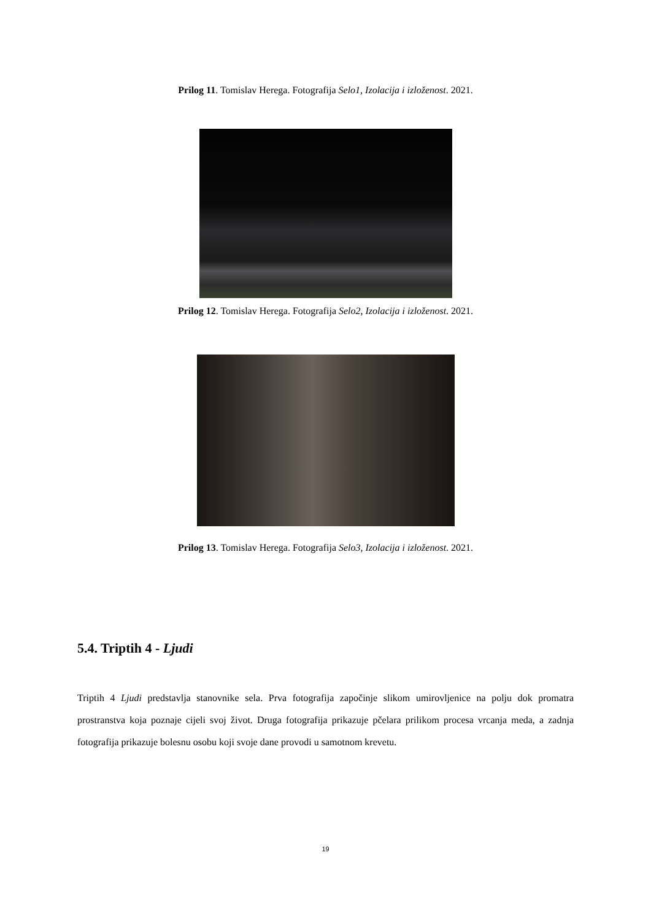Prilog 11. Tomislav Herega. Fotografija Selo1, Izolacija i izloženost. 2021.
Prilog 12. Tomislav Herega. Fotografija Selo2, Izolacija i izloženost. 2021.
Prilog 13. Tomislav Herega. Fotografija Selo3, Izolacija i izloženost. 2021.
5.4. Triptih 4 - Ljudi
Triptih 4 Ljudi predstavlja stanovnike sela. Prva fotografija započinje slikom umirovljenice na polju dok promatra prostranstva koja poznaje cijeli svoj život. Druga fotografija prikazuje pčelara prilikom procesa vrcanja meda, a zadnja fotografija prikazuje bolesnu osobu koji svoje dane provodi u samotnom krevetu.
19